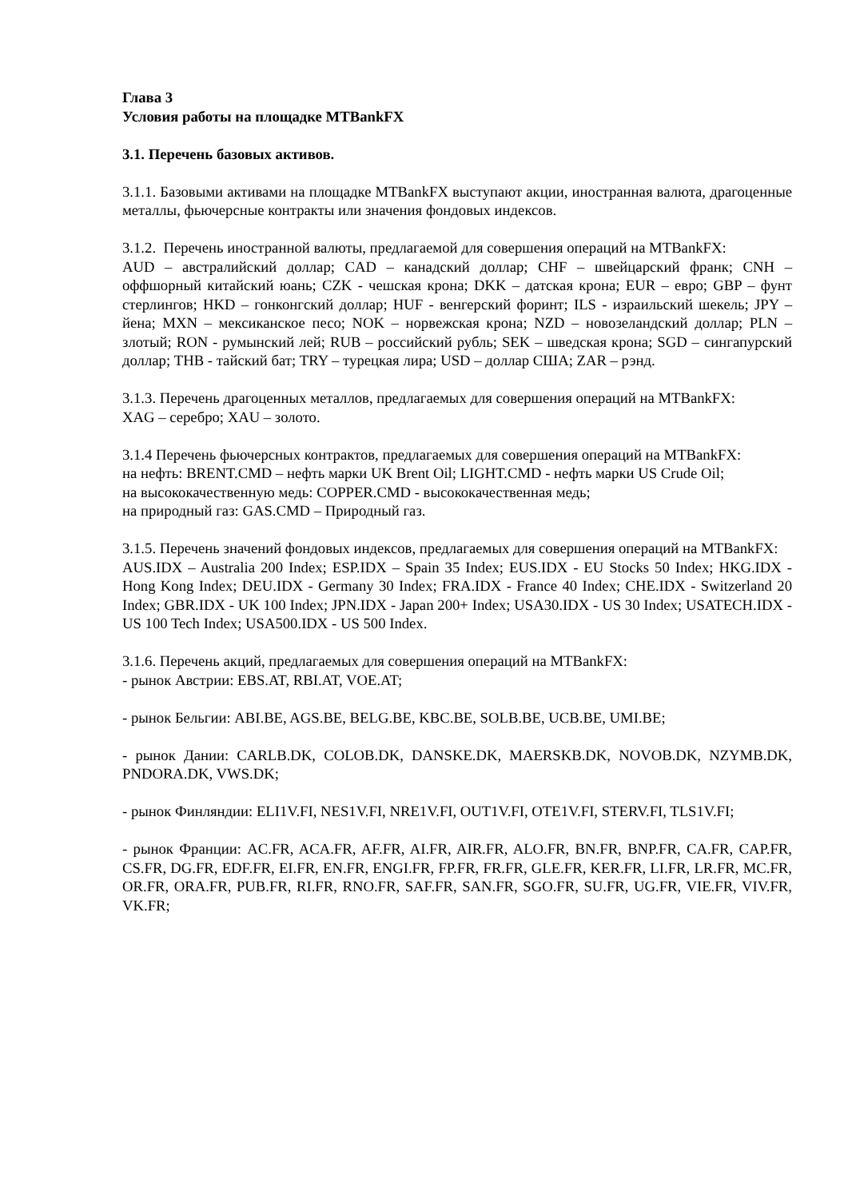Глава 3
Условия работы на площадке MTBankFX
3.1. Перечень базовых активов.
3.1.1. Базовыми активами на площадке MTBankFX выступают акции, иностранная валюта, драгоценные металлы, фьючерсные контракты или значения фондовых индексов.
3.1.2. Перечень иностранной валюты, предлагаемой для совершения операций на MTBankFX:
AUD – австралийский доллар; CAD – канадский доллар; CHF – швейцарский франк; CNH – оффшорный китайский юань; CZK - чешская крона; DKK – датская крона; EUR – евро; GBP – фунт стерлингов; HKD – гонконгский доллар; HUF - венгерский форинт; ILS - израильский шекель; JPY – йена; MXN – мексиканское песо; NOK – норвежская крона; NZD – новозеландский доллар; PLN – злотый; RON - румынский лей; RUB – российский рубль; SEK – шведская крона; SGD – сингапурский доллар; THB - тайский бат; TRY – турецкая лира; USD – доллар США; ZAR – рэнд.
3.1.3. Перечень драгоценных металлов, предлагаемых для совершения операций на MTBankFX:
XAG – серебро; XAU – золото.
3.1.4 Перечень фьючерсных контрактов, предлагаемых для совершения операций на MTBankFX:
на нефть: BRENT.CMD – нефть марки UK Brent Oil; LIGHT.CMD - нефть марки US Crude Oil;
на высококачественную медь: COPPER.CMD - высококачественная медь;
на природный газ: GAS.CMD – Природный газ.
3.1.5. Перечень значений фондовых индексов, предлагаемых для совершения операций на MTBankFX:
AUS.IDX – Australia 200 Index; ESP.IDX – Spain 35 Index; EUS.IDX - EU Stocks 50 Index; HKG.IDX - Hong Kong Index; DEU.IDX - Germany 30 Index; FRA.IDX - France 40 Index; CHE.IDX - Switzerland 20 Index; GBR.IDX - UK 100 Index; JPN.IDX - Japan 200+ Index; USA30.IDX - US 30 Index; USATECH.IDX - US 100 Tech Index; USA500.IDX - US 500 Index.
3.1.6. Перечень акций, предлагаемых для совершения операций на MTBankFX:
- рынок Австрии: EBS.AT, RBI.AT, VOE.AT;
- рынок Бельгии: ABI.BE, AGS.BE, BELG.BE, KBC.BE, SOLB.BE, UCB.BE, UMI.BE;
- рынок Дании: CARLB.DK, COLOB.DK, DANSKE.DK, MAERSKB.DK, NOVOB.DK, NZYMB.DK, PNDORA.DK, VWS.DK;
- рынок Финляндии: ELI1V.FI, NES1V.FI, NRE1V.FI, OUT1V.FI, OTE1V.FI, STERV.FI, TLS1V.FI;
- рынок Франции: AC.FR, ACA.FR, AF.FR, AI.FR, AIR.FR, ALO.FR, BN.FR, BNP.FR, CA.FR, CAP.FR, CS.FR, DG.FR, EDF.FR, EI.FR, EN.FR, ENGI.FR, FP.FR, FR.FR, GLE.FR, KER.FR, LI.FR, LR.FR, MC.FR, OR.FR, ORA.FR, PUB.FR, RI.FR, RNO.FR, SAF.FR, SAN.FR, SGO.FR, SU.FR, UG.FR, VIE.FR, VIV.FR, VK.FR;